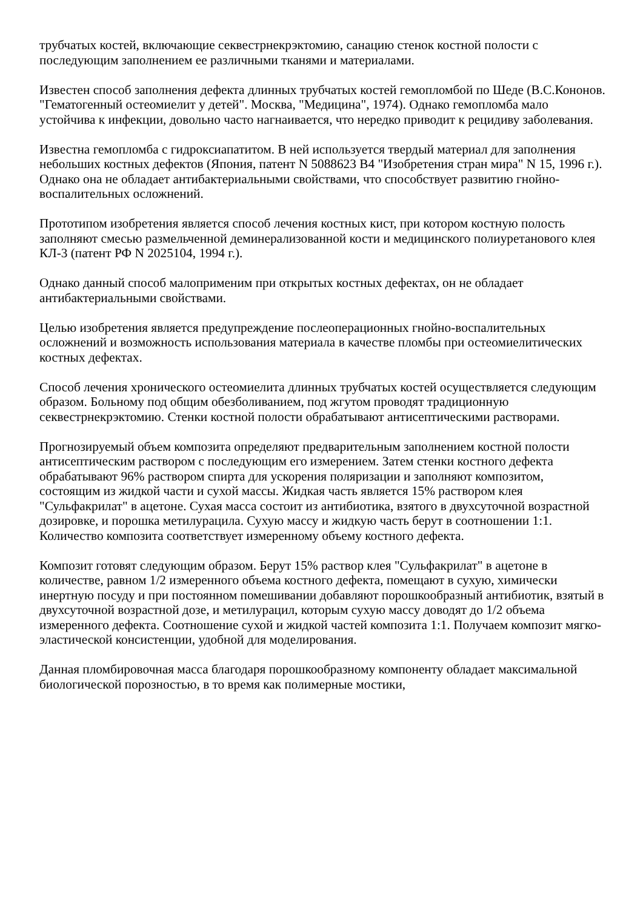трубчатых костей, включающие секвестрнекрэктомию, санацию стенок костной полости с последующим заполнением ее различными тканями и материалами.
Известен способ заполнения дефекта длинных трубчатых костей гемопломбой по Шеде (В.С.Кононов. "Гематогенный остеомиелит у детей". Москва, "Медицина", 1974). Однако гемопломба мало устойчива к инфекции, довольно часто нагнаивается, что нередко приводит к рецидиву заболевания.
Известна гемопломба с гидроксиапатитом. В ней используется твердый материал для заполнения небольших костных дефектов (Япония, патент N 5088623 B4 "Изобретения стран мира" N 15, 1996 г.). Однако она не обладает антибактериальными свойствами, что способствует развитию гнойно-воспалительных осложнений.
Прототипом изобретения является способ лечения костных кист, при котором костную полость заполняют смесью размельченной деминерализованной кости и медицинского полиуретанового клея КЛ-3 (патент РФ N 2025104, 1994 г.).
Однако данный способ малоприменим при открытых костных дефектах, он не обладает антибактериальными свойствами.
Целью изобретения является предупреждение послеоперационных гнойно-воспалительных осложнений и возможность использования материала в качестве пломбы при остеомиелитических костных дефектах.
Способ лечения хронического остеомиелита длинных трубчатых костей осуществляется следующим образом. Больному под общим обезболиванием, под жгутом проводят традиционную секвестрнекрэктомию. Стенки костной полости обрабатывают антисептическими растворами.
Прогнозируемый объем композита определяют предварительным заполнением костной полости антисептическим раствором с последующим его измерением. Затем стенки костного дефекта обрабатывают 96% раствором спирта для ускорения поляризации и заполняют композитом, состоящим из жидкой части и сухой массы. Жидкая часть является 15% раствором клея "Сульфакрилат" в ацетоне. Сухая масса состоит из антибиотика, взятого в двухсуточной возрастной дозировке, и порошка метилурацила. Сухую массу и жидкую часть берут в соотношении 1:1. Количество композита соответствует измеренному объему костного дефекта.
Композит готовят следующим образом. Берут 15% раствор клея "Сульфакрилат" в ацетоне в количестве, равном 1/2 измеренного объема костного дефекта, помещают в сухую, химически инертную посуду и при постоянном помешивании добавляют порошкообразный антибиотик, взятый в двухсуточной возрастной дозе, и метилурацил, которым сухую массу доводят до 1/2 объема измеренного дефекта. Соотношение сухой и жидкой частей композита 1:1. Получаем композит мягко-эластической консистенции, удобной для моделирования.
Данная пломбировочная масса благодаря порошкообразному компоненту обладает максимальной биологической порозностью, в то время как полимерные мостики,